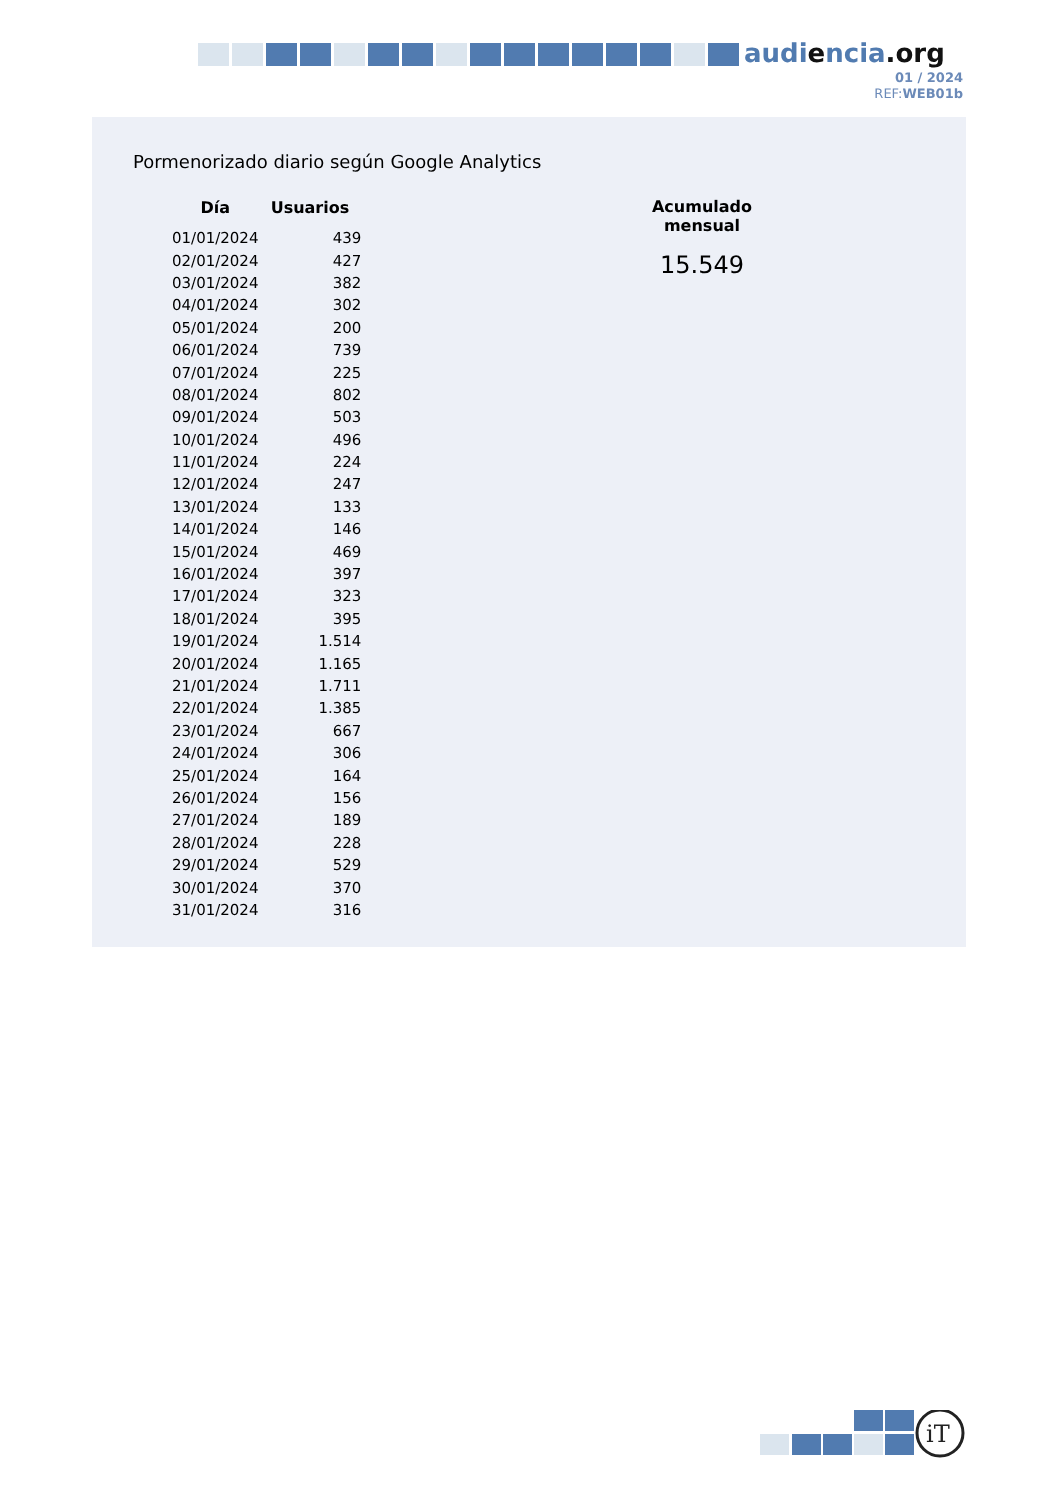audiencia.org
01 / 2024
REF:WEB01b
Pormenorizado diario según Google Analytics
| Día | Usuarios |
| --- | --- |
| 01/01/2024 | 439 |
| 02/01/2024 | 427 |
| 03/01/2024 | 382 |
| 04/01/2024 | 302 |
| 05/01/2024 | 200 |
| 06/01/2024 | 739 |
| 07/01/2024 | 225 |
| 08/01/2024 | 802 |
| 09/01/2024 | 503 |
| 10/01/2024 | 496 |
| 11/01/2024 | 224 |
| 12/01/2024 | 247 |
| 13/01/2024 | 133 |
| 14/01/2024 | 146 |
| 15/01/2024 | 469 |
| 16/01/2024 | 397 |
| 17/01/2024 | 323 |
| 18/01/2024 | 395 |
| 19/01/2024 | 1.514 |
| 20/01/2024 | 1.165 |
| 21/01/2024 | 1.711 |
| 22/01/2024 | 1.385 |
| 23/01/2024 | 667 |
| 24/01/2024 | 306 |
| 25/01/2024 | 164 |
| 26/01/2024 | 156 |
| 27/01/2024 | 189 |
| 28/01/2024 | 228 |
| 29/01/2024 | 529 |
| 30/01/2024 | 370 |
| 31/01/2024 | 316 |
Acumulado mensual
15.549
iT